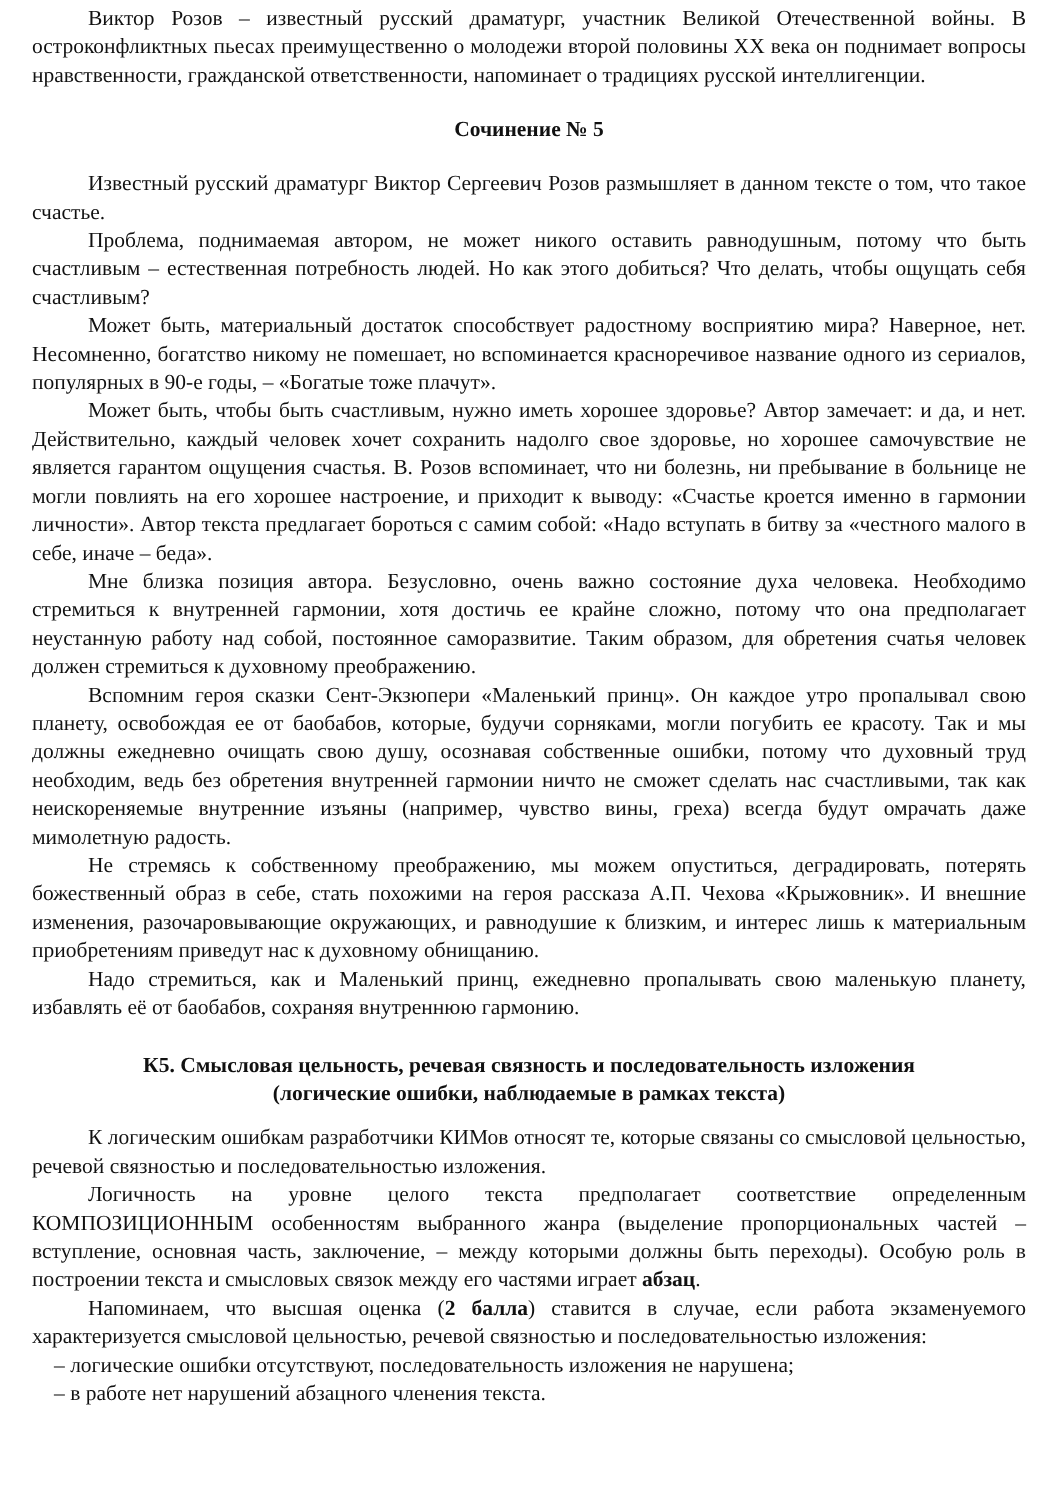Виктор Розов – известный русский драматург, участник Великой Отечественной войны. В остроконфликтных пьесах преимущественно о молодежи второй половины XX века он поднимает вопросы нравственности, гражданской ответственности, напоминает о традициях русской интеллигенции.
Сочинение № 5
Известный русский драматург Виктор Сергеевич Розов размышляет в данном тексте о том, что такое счастье.
Проблема, поднимаемая автором, не может никого оставить равнодушным, потому что быть счастливым – естественная потребность людей. Но как этого добиться? Что делать, чтобы ощущать себя счастливым?
Может быть, материальный достаток способствует радостному восприятию мира? Наверное, нет. Несомненно, богатство никому не помешает, но вспоминается красноречивое название одного из сериалов, популярных в 90-е годы, – «Богатые тоже плачут».
Может быть, чтобы быть счастливым, нужно иметь хорошее здоровье? Автор замечает: и да, и нет. Действительно, каждый человек хочет сохранить надолго свое здоровье, но хорошее самочувствие не является гарантом ощущения счастья. В. Розов вспоминает, что ни болезнь, ни пребывание в больнице не могли повлиять на его хорошее настроение, и приходит к выводу: «Счастье кроется именно в гармонии личности». Автор текста предлагает бороться с самим собой: «Надо вступать в битву за «честного малого в себе, иначе – беда».
Мне близка позиция автора. Безусловно, очень важно состояние духа человека. Необходимо стремиться к внутренней гармонии, хотя достичь ее крайне сложно, потому что она предполагает неустанную работу над собой, постоянное саморазвитие. Таким образом, для обретения счатья человек должен стремиться к духовному преображению.
Вспомним героя сказки Сент-Экзюпери «Маленький принц». Он каждое утро пропалывал свою планету, освобождая ее от баобабов, которые, будучи сорняками, могли погубить ее красоту. Так и мы должны ежедневно очищать свою душу, осознавая собственные ошибки, потому что духовный труд необходим, ведь без обретения внутренней гармонии ничто не сможет сделать нас счастливыми, так как неискореняемые внутренние изъяны (например, чувство вины, греха) всегда будут омрачать даже мимолетную радость.
Не стремясь к собственному преображению, мы можем опуститься, деградировать, потерять божественный образ в себе, стать похожими на героя рассказа А.П. Чехова «Крыжовник». И внешние изменения, разочаровывающие окружающих, и равнодушие к близким, и интерес лишь к материальным приобретениям приведут нас к духовному обнищанию.
Надо стремиться, как и Маленький принц, ежедневно пропалывать свою маленькую планету, избавлять её от баобабов, сохраняя внутреннюю гармонию.
К5. Смысловая цельность, речевая связность и последовательность изложения
(логические ошибки, наблюдаемые в рамках текста)
К логическим ошибкам разработчики КИМов относят те, которые связаны со смысловой цельностью, речевой связностью и последовательностью изложения.
Логичность на уровне целого текста предполагает соответствие определенным КОМПОЗИЦИОННЫМ особенностям выбранного жанра (выделение пропорциональных частей – вступление, основная часть, заключение, – между которыми должны быть переходы). Особую роль в построении текста и смысловых связок между его частями играет абзац.
Напоминаем, что высшая оценка (2 балла) ставится в случае, если работа экзаменуемого характеризуется смысловой цельностью, речевой связностью и последовательностью изложения:
– логические ошибки отсутствуют, последовательность изложения не нарушена;
– в работе нет нарушений абзацного членения текста.